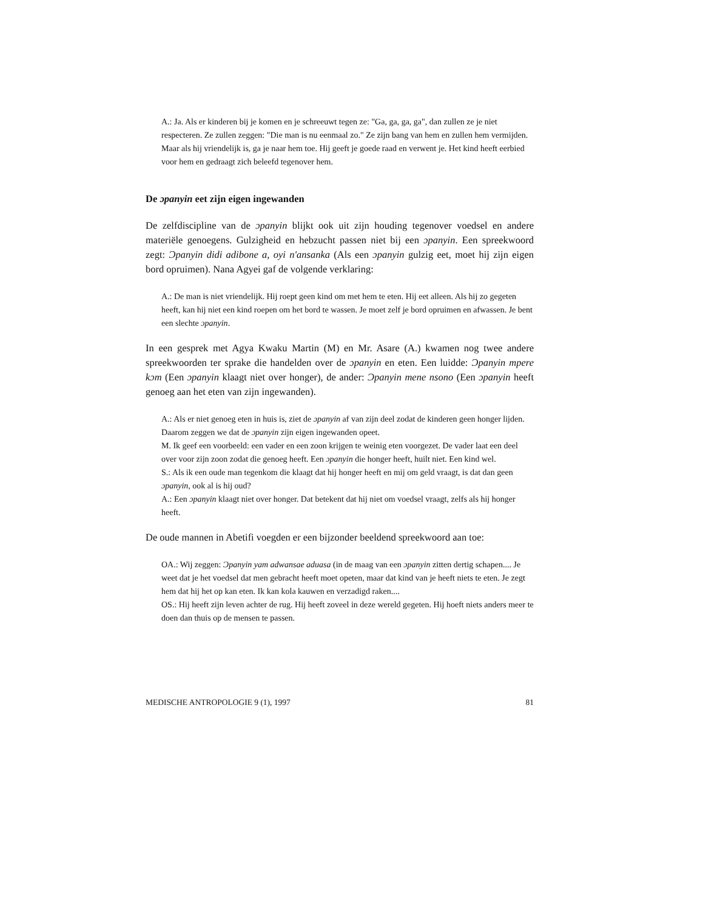A.: Ja. Als er kinderen bij je komen en je schreeuwt tegen ze: "Ga, ga, ga, ga", dan zullen ze je niet respecteren. Ze zullen zeggen: "Die man is nu eenmaal zo." Ze zijn bang van hem en zullen hem vermijden. Maar als hij vriendelijk is, ga je naar hem toe. Hij geeft je goede raad en verwent je. Het kind heeft eerbied voor hem en gedraagt zich beleefd tegenover hem.
De ɔpanyin eet zijn eigen ingewanden
De zelfdiscipline van de ɔpanyin blijkt ook uit zijn houding tegenover voedsel en andere materiële genoegens. Gulzigheid en hebzucht passen niet bij een ɔpanyin. Een spreekwoord zegt: Ɔpanyin didi adibone a, oyi n'ansanka (Als een ɔpanyin gulzig eet, moet hij zijn eigen bord opruimen). Nana Agyei gaf de volgende verklaring:
A.: De man is niet vriendelijk. Hij roept geen kind om met hem te eten. Hij eet alleen. Als hij zo gegeten heeft, kan hij niet een kind roepen om het bord te wassen. Je moet zelf je bord opruimen en afwassen. Je bent een slechte ɔpanyin.
In een gesprek met Agya Kwaku Martin (M) en Mr. Asare (A.) kwamen nog twee andere spreekwoorden ter sprake die handelden over de ɔpanyin en eten. Een luidde: Ɔpanyin mpere kɔm (Een ɔpanyin klaagt niet over honger), de ander: Ɔpanyin mene nsono (Een ɔpanyin heeft genoeg aan het eten van zijn ingewanden).
A.: Als er niet genoeg eten in huis is, ziet de ɔpanyin af van zijn deel zodat de kinderen geen honger lijden. Daarom zeggen we dat de ɔpanyin zijn eigen ingewanden opeet.
M. Ik geef een voorbeeld: een vader en een zoon krijgen te weinig eten voorgezet. De vader laat een deel over voor zijn zoon zodat die genoeg heeft. Een ɔpanyin die honger heeft, huilt niet. Een kind wel.
S.: Als ik een oude man tegenkom die klaagt dat hij honger heeft en mij om geld vraagt, is dat dan geen ɔpanyin, ook al is hij oud?
A.: Een ɔpanyin klaagt niet over honger. Dat betekent dat hij niet om voedsel vraagt, zelfs als hij honger heeft.
De oude mannen in Abetifi voegden er een bijzonder beeldend spreekwoord aan toe:
OA.: Wij zeggen: Ɔpanyin yam adwansae aduasa (in de maag van een ɔpanyin zitten dertig schapen.... Je weet dat je het voedsel dat men gebracht heeft moet opeten, maar dat kind van je heeft niets te eten. Je zegt hem dat hij het op kan eten. Ik kan kola kauwen en verzadigd raken....
OS.: Hij heeft zijn leven achter de rug. Hij heeft zoveel in deze wereld gegeten. Hij hoeft niets anders meer te doen dan thuis op de mensen te passen.
MEDISCHE ANTROPOLOGIE 9 (1), 1997 81